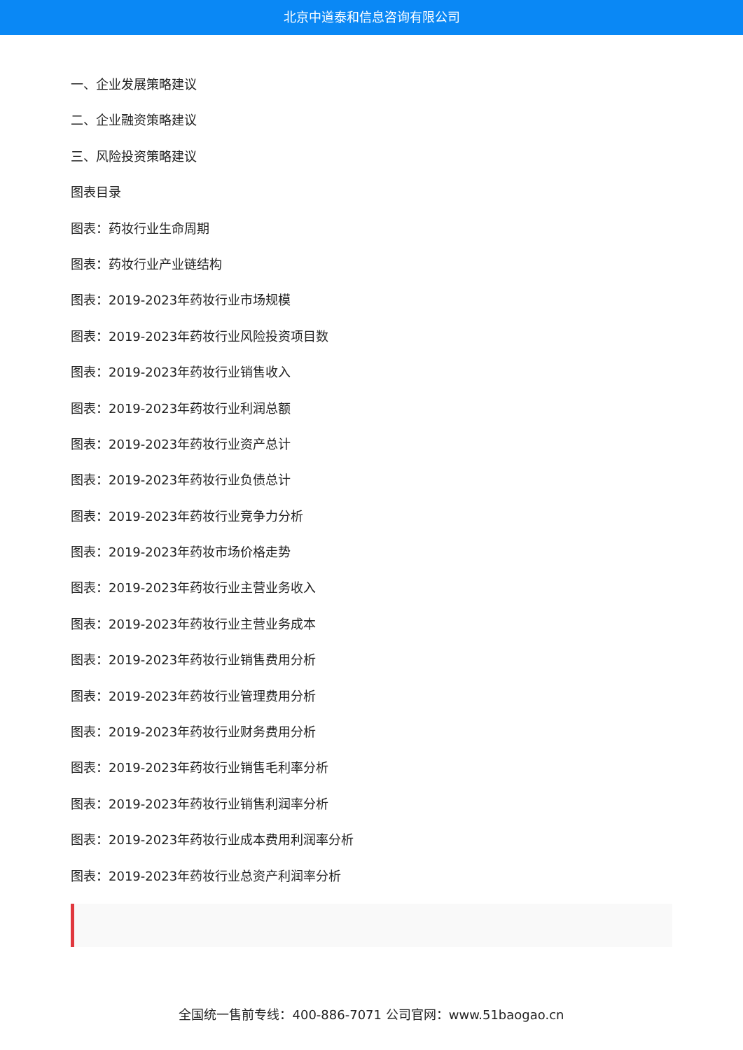北京中道泰和信息咨询有限公司
一、企业发展策略建议
二、企业融资策略建议
三、风险投资策略建议
图表目录
图表：药妆行业生命周期
图表：药妆行业产业链结构
图表：2019-2023年药妆行业市场规模
图表：2019-2023年药妆行业风险投资项目数
图表：2019-2023年药妆行业销售收入
图表：2019-2023年药妆行业利润总额
图表：2019-2023年药妆行业资产总计
图表：2019-2023年药妆行业负债总计
图表：2019-2023年药妆行业竞争力分析
图表：2019-2023年药妆市场价格走势
图表：2019-2023年药妆行业主营业务收入
图表：2019-2023年药妆行业主营业务成本
图表：2019-2023年药妆行业销售费用分析
图表：2019-2023年药妆行业管理费用分析
图表：2019-2023年药妆行业财务费用分析
图表：2019-2023年药妆行业销售毛利率分析
图表：2019-2023年药妆行业销售利润率分析
图表：2019-2023年药妆行业成本费用利润率分析
图表：2019-2023年药妆行业总资产利润率分析
全国统一售前专线：400-886-7071 公司官网：www.51baogao.cn